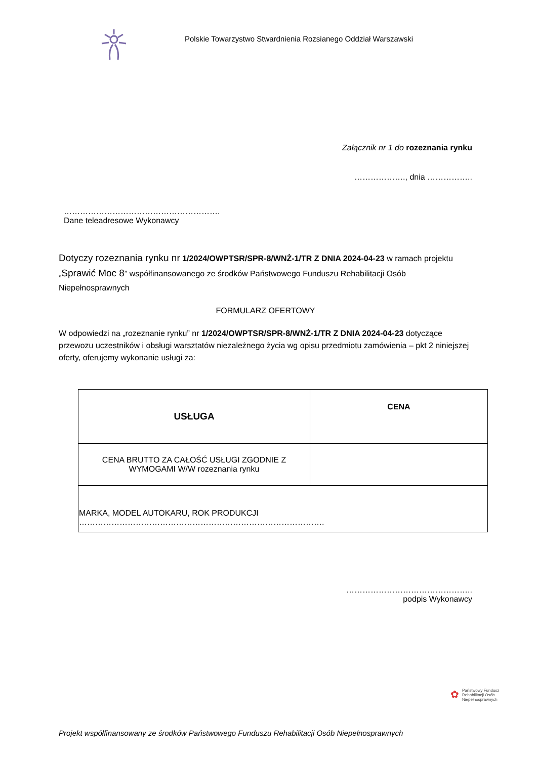Polskie Towarzystwo Stwardnienia Rozsianego Oddział Warszawski
Załącznik nr 1 do rozeznania rynku
………………., dnia ……………..
………………………………………………….
Dane teleadresowe Wykonawcy
Dotyczy rozeznania rynku nr 1/2024/OWPTSR/SPR-8/WNŻ-1/TR Z DNIA 2024-04-23 w ramach projektu „Sprawić Moc 8” współfinansowanego ze środków Państwowego Funduszu Rehabilitacji Osób Niepełnosprawnych
FORMULARZ OFERTOWY
W odpowiedzi na „rozeznanie rynku” nr 1/2024/OWPTSR/SPR-8/WNŻ-1/TR Z DNIA 2024-04-23 dotyczące przewozu uczestników i obsługi warsztatów niezależnego życia wg opisu przedmiotu zamówienia – pkt 2 niniejszej oferty, oferujemy wykonanie usługi za:
| USŁUGA | CENA |
| CENA BRUTTO ZA CAŁOŚĆ USŁUGI ZGODNIE Z WYMOGAMI W/W rozeznania rynku | |
| MARKA, MODEL AUTOKARU, ROK PRODUKCJI ………………………………………………………………………………. | |
………………………………………..
podpis Wykonawcy
✿ Państwowy Fundusz
Rehabilitacji Osób
Niepełnosprawnych
Projekt współfinansowany ze środków Państwowego Funduszu Rehabilitacji Osób Niepełnosprawnych